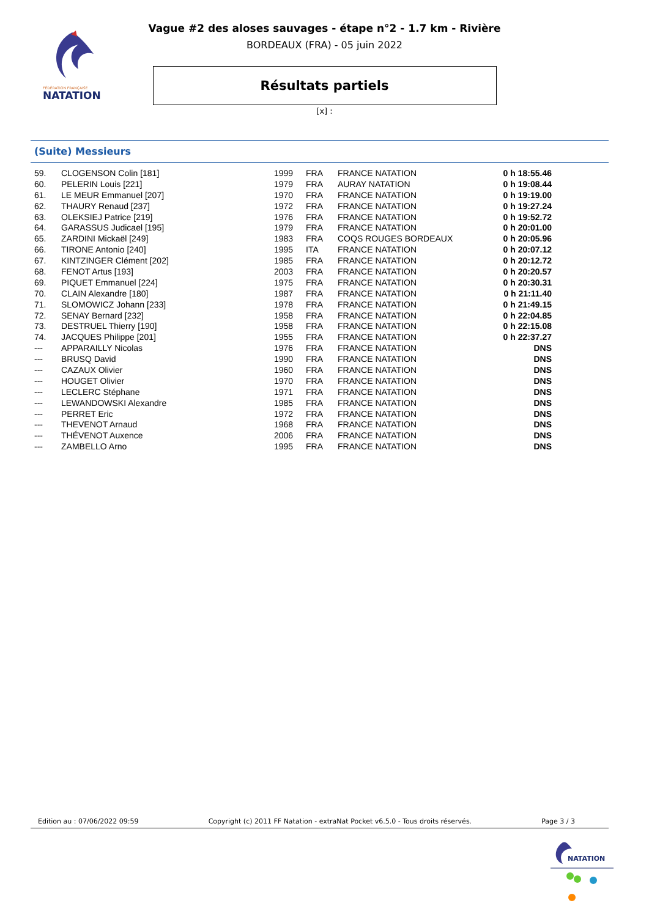FÉDÉRATION FRANÇAISE
NATATION
Vague #2 des aloses sauvages - étape n°2 - 1.7 km - Rivière
BORDEAUX (FRA) - 05 juin 2022
Résultats partiels
[x] :
(Suite) Messieurs
| 59. | CLOGENSON Colin [181] | 1999 | FRA | FRANCE NATATION | 0 h 18:55.46 |
| 60. | PELERIN Louis [221] | 1979 | FRA | AURAY NATATION | 0 h 19:08.44 |
| 61. | LE MEUR Emmanuel [207] | 1970 | FRA | FRANCE NATATION | 0 h 19:19.00 |
| 62. | THAURY Renaud [237] | 1972 | FRA | FRANCE NATATION | 0 h 19:27.24 |
| 63. | OLEKSIEJ Patrice [219] | 1976 | FRA | FRANCE NATATION | 0 h 19:52.72 |
| 64. | GARASSUS Judicael [195] | 1979 | FRA | FRANCE NATATION | 0 h 20:01.00 |
| 65. | ZARDINI Mickaël [249] | 1983 | FRA | COQS ROUGES BORDEAUX | 0 h 20:05.96 |
| 66. | TIRONE Antonio [240] | 1995 | ITA | FRANCE NATATION | 0 h 20:07.12 |
| 67. | KINTZINGER Clément [202] | 1985 | FRA | FRANCE NATATION | 0 h 20:12.72 |
| 68. | FENOT Artus [193] | 2003 | FRA | FRANCE NATATION | 0 h 20:20.57 |
| 69. | PIQUET Emmanuel [224] | 1975 | FRA | FRANCE NATATION | 0 h 20:30.31 |
| 70. | CLAIN Alexandre [180] | 1987 | FRA | FRANCE NATATION | 0 h 21:11.40 |
| 71. | SLOMOWICZ Johann [233] | 1978 | FRA | FRANCE NATATION | 0 h 21:49.15 |
| 72. | SENAY Bernard [232] | 1958 | FRA | FRANCE NATATION | 0 h 22:04.85 |
| 73. | DESTRUEL Thierry [190] | 1958 | FRA | FRANCE NATATION | 0 h 22:15.08 |
| 74. | JACQUES Philippe [201] | 1955 | FRA | FRANCE NATATION | 0 h 22:37.27 |
| --- | APPARAILLY Nicolas | 1976 | FRA | FRANCE NATATION | DNS |
| --- | BRUSQ David | 1990 | FRA | FRANCE NATATION | DNS |
| --- | CAZAUX Olivier | 1960 | FRA | FRANCE NATATION | DNS |
| --- | HOUGET Olivier | 1970 | FRA | FRANCE NATATION | DNS |
| --- | LECLERC Stéphane | 1971 | FRA | FRANCE NATATION | DNS |
| --- | LEWANDOWSKI Alexandre | 1985 | FRA | FRANCE NATATION | DNS |
| --- | PERRET Eric | 1972 | FRA | FRANCE NATATION | DNS |
| --- | THEVENOT Arnaud | 1968 | FRA | FRANCE NATATION | DNS |
| --- | THÉVENOT Auxence | 2006 | FRA | FRANCE NATATION | DNS |
| --- | ZAMBELLO Arno | 1995 | FRA | FRANCE NATATION | DNS |
Edition au : 07/06/2022 09:59 Copyright (c) 2011 FF Natation - extraNat Pocket v6.5.0 - Tous droits réservés. Page 3 / 3
NATATION